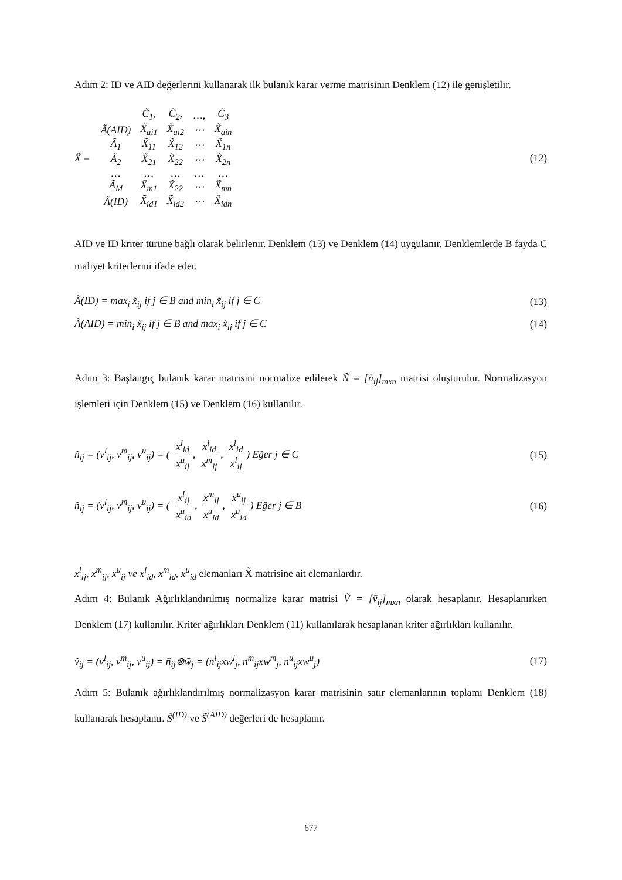Adım 2: ID ve AID değerlerini kullanarak ilk bulanık karar verme matrisinin Denklem (12) ile genişletilir.
X̃ =
| | C̃<sub>1</sub>, | C̃<sub>2</sub>, | …, | C̃<sub>3</sub> |
| Ã(AID) | X̃<sub>ai1</sub> | X̃<sub>ai2</sub> | ⋯ | X̃<sub>ain</sub> |
| Ã<sub>1</sub> | X̃<sub>11</sub> | X̃<sub>12</sub> | ⋯ | X̃<sub>1n</sub> |
| Ã<sub>2</sub> | X̃<sub>21</sub> | X̃<sub>22</sub> | ⋯ | X̃<sub>2n</sub> |
| … | … | … | … | … |
| Ã<sub>M</sub> | X̃<sub>m1</sub> | X̃<sub>22</sub> | ⋯ | X̃<sub>mn</sub> |
| Ã(ID) | X̃<sub>id1</sub> | X̃<sub>id2</sub> | ⋯ | X̃<sub>idn</sub> |
(12)
AID ve ID kriter türüne bağlı olarak belirlenir. Denklem (13) ve Denklem (14) uygulanır. Denklemlerde B fayda C maliyet kriterlerini ifade eder.
Ã(ID) = max<sub>i</sub> x̃<sub>ij</sub> if j ∈ B and min<sub>i</sub> x̃<sub>ij</sub> if j ∈ C (13)
Ã(AID) = min<sub>i</sub> x̃<sub>ij</sub> if j ∈ B and max<sub>i</sub> x̃<sub>ij</sub> if j ∈ C (14)
Adım 3: Başlangıç bulanık karar matrisini normalize edilerek Ñ = [ñ<sub>ij</sub>]<sub>mxn</sub> matrisi oluşturulur. Normalizasyon işlemleri için Denklem (15) ve Denklem (16) kullanılır.
ñ<sub>ij</sub> = (v<sup>l</sup><sub>ij</sub>, v<sup>m</sup><sub>ij</sub>, v<sup>u</sup><sub>ij</sub>) = ( x<sup>l</sup><sub>id</sub> x<sup>u</sup><sub>ij</sub>, x<sup>l</sup><sub>id</sub> x<sup>m</sup><sub>ij</sub>, x<sup>l</sup><sub>id</sub> x<sup>l</sup><sub>ij</sub>) Eğer j ∈ C (15)
ñ<sub>ij</sub> = (v<sup>l</sup><sub>ij</sub>, v<sup>m</sup><sub>ij</sub>, v<sup>u</sup><sub>ij</sub>) = ( x<sup>l</sup><sub>ij</sub> x<sup>u</sup><sub>id</sub>, x<sup>m</sup><sub>ij</sub> x<sup>u</sup><sub>id</sub>, x<sup>u</sup><sub>ij</sub> x<sup>u</sup><sub>id</sub>) Eğer j ∈ B (16)
x<sup>l</sup><sub>ij</sub>, x<sup>m</sup><sub>ij</sub>, x<sup>u</sup><sub>ij</sub> ve x<sup>l</sup><sub>id</sub>, x<sup>m</sup><sub>id</sub>, x<sup>u</sup><sub>id</sub> elemanları X̃ matrisine ait elemanlardır.
Adım 4: Bulanık Ağırlıklandırılmış normalize karar matrisi Ṽ = [ṽ<sub>ij</sub>]<sub>mxn</sub> olarak hesaplanır. Hesaplanırken Denklem (17) kullanılır. Kriter ağırlıkları Denklem (11) kullanılarak hesaplanan kriter ağırlıkları kullanılır.
ṽ<sub>ij</sub> = (v<sup>l</sup><sub>ij</sub>, v<sup>m</sup><sub>ij</sub>, v<sup>u</sup><sub>ij</sub>) = ñ<sub>ij</sub>⊗w̃<sub>j</sub> = (n<sup>l</sup><sub>ij</sub>xw<sup>l</sup><sub>j</sub>, n<sup>m</sup><sub>ij</sub>xw<sup>m</sup><sub>j</sub>, n<sup>u</sup><sub>ij</sub>xw<sup>u</sup><sub>j</sub>) (17)
Adım 5: Bulanık ağırlıklandırılmış normalizasyon karar matrisinin satır elemanlarının toplamı Denklem (18) kullanarak hesaplanır. S̃<sup>(ID)</sup> ve S̃<sup>(AID)</sup> değerleri de hesaplanır.
677